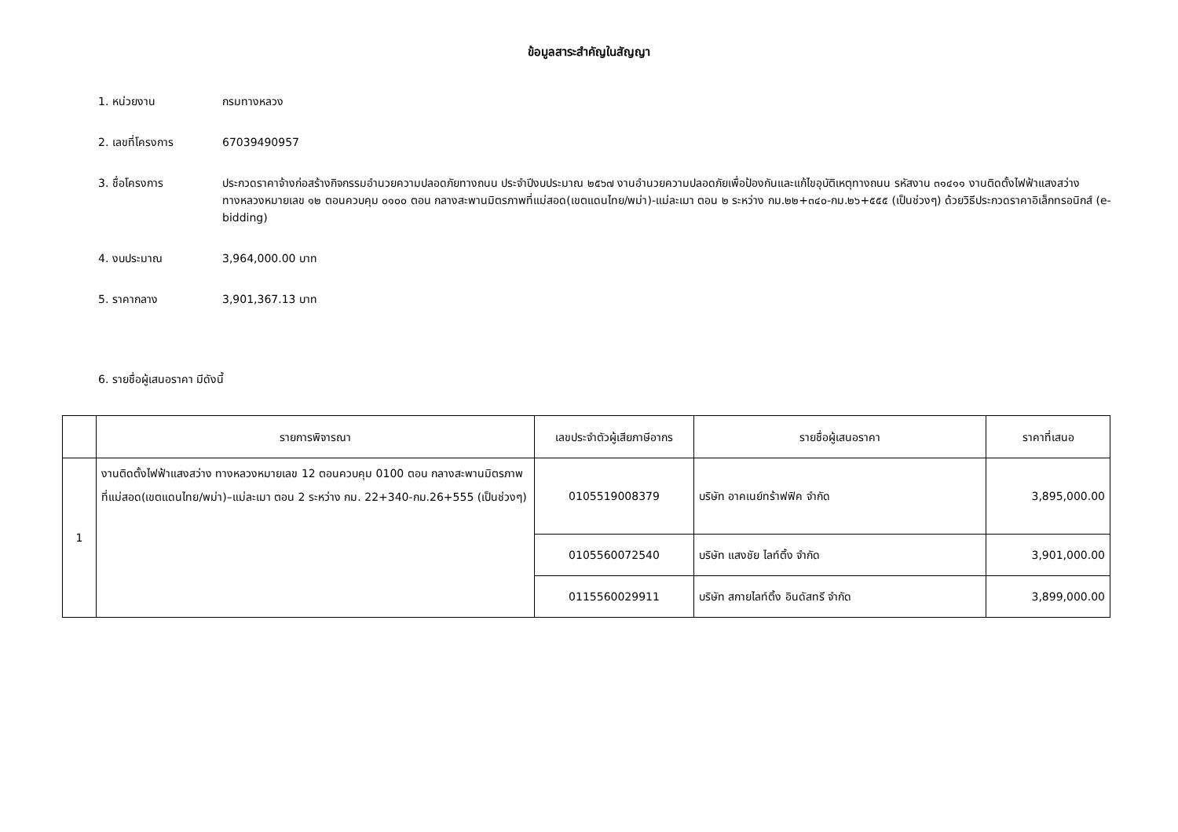ข้อมูลสาระสำคัญในสัญญา
1. หน่วยงาน กรมทางหลวง
2. เลขที่โครงการ 67039490957
3. ชื่อโครงการ ประกวดราคาจ้างก่อสร้างกิจกรรมอำนวยความปลอดภัยทางถนน ประจำปีงบประมาณ ๒๕๖๗ งานอำนวยความปลอดภัยเพื่อป้องกันและแก้ไขอุบัติเหตุทางถนน รหัสงาน ๓๑๔๑๑ งานติดตั้งไฟฟ้าแสงสว่าง ทางหลวงหมายเลข ๑๒ ตอนควบคุม ๐๑๐๐ ตอน กลางสะพานมิตรภาพที่แม่สอด(เขตแดนไทย/พม่า)-แม่ละเมา ตอน ๒ ระหว่าง กม.๒๒+๓๔๐-กม.๒๖+๕๕๕ (เป็นช่วงๆ) ด้วยวิธีประกวดราคาอิเล็กทรอนิกส์ (e-bidding)
4. งบประมาณ 3,964,000.00 บาท
5. ราคากลาง 3,901,367.13 บาท
6. รายชื่อผู้เสนอราคา มีดังนี้
| | รายการพิจารณา | เลขประจำตัวผู้เสียภาษีอากร | รายชื่อผู้เสนอราคา | ราคาที่เสนอ |
| --- | --- | --- | --- | --- |
| 1 | งานติดตั้งไฟฟ้าแสงสว่าง ทางหลวงหมายเลข 12 ตอนควบคุม 0100 ตอน กลางสะพานมิตรภาพที่แม่สอด(เขตแดนไทย/พม่า)–แม่ละเมา ตอน 2 ระหว่าง กม. 22+340-กม.26+555 (เป็นช่วงๆ) | 0105519008379 | บริษัท อาคเนย์ทร้าฟฟิค จำกัด | 3,895,000.00 |
| | | 0105560072540 | บริษัท แสงชัย ไลท์ติ้ง จำกัด | 3,901,000.00 |
| | | 0115560029911 | บริษัท สกายไลท์ติ้ง อินดัสทรี จำกัด | 3,899,000.00 |